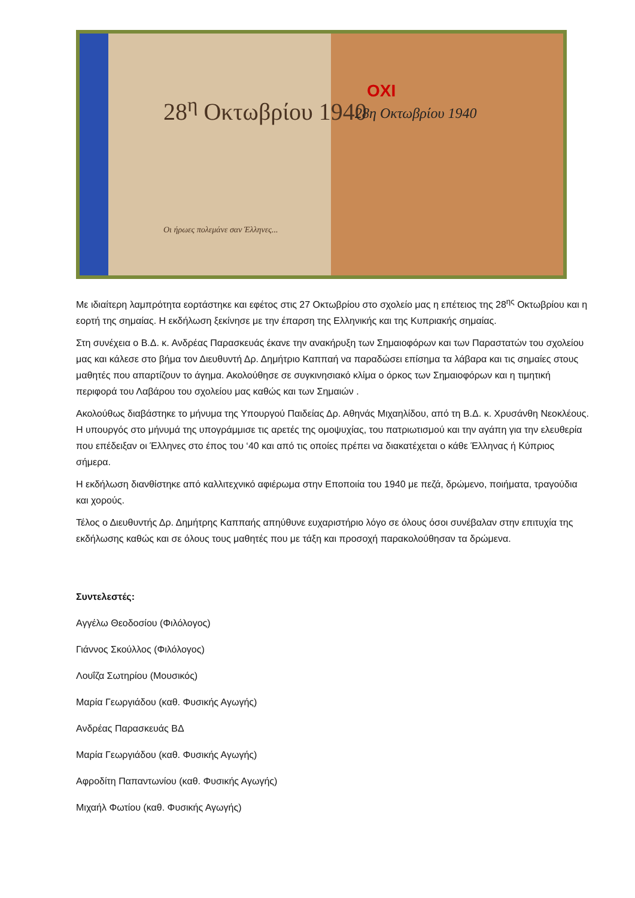28<sup>η</sup> Οκτωβρίου 1940
ΟΧΙ
28η Οκτωβρίου 1940
Οι ήρωες πολεμάνε σαν Έλληνες...
Με ιδιαίτερη λαμπρότητα εορτάστηκε και εφέτος στις 27 Οκτωβρίου στο σχολείο μας η επέτειος της 28<sup>ης</sup> Οκτωβρίου και η εορτή της σημαίας. Η εκδήλωση ξεκίνησε με την έπαρση της Ελληνικής και της Κυπριακής σημαίας.
Στη συνέχεια ο Β.Δ. κ. Ανδρέας Παρασκευάς έκανε την ανακήρυξη των Σημαιοφόρων και των Παραστατών του σχολείου μας και κάλεσε στο βήμα τον Διευθυντή Δρ. Δημήτριο Καππαή να παραδώσει επίσημα τα λάβαρα και τις σημαίες στους μαθητές που απαρτίζουν το άγημα. Ακολούθησε σε συγκινησιακό κλίμα ο όρκος των Σημαιοφόρων και η τιμητική περιφορά του Λαβάρου του σχολείου μας καθώς και των Σημαιών .
Ακολούθως διαβάστηκε το μήνυμα της Υπουργού Παιδείας Δρ. Αθηνάς Μιχαηλίδου, από τη Β.Δ. κ. Χρυσάνθη Νεοκλέους. Η υπουργός στο μήνυμά της υπογράμμισε τις αρετές της ομοψυχίας, του πατριωτισμού και την αγάπη για την ελευθερία που επέδειξαν οι Έλληνες στο έπος του ‘40 και από τις οποίες πρέπει να διακατέχεται ο κάθε Έλληνας ή Κύπριος σήμερα.
Η εκδήλωση διανθίστηκε από καλλιτεχνικό αφιέρωμα στην Εποποιία του 1940 με πεζά, δρώμενο, ποιήματα, τραγούδια και χορούς.
Τέλος ο Διευθυντής Δρ. Δημήτρης Καππαής απηύθυνε ευχαριστήριο λόγο σε όλους όσοι συνέβαλαν στην επιτυχία της εκδήλωσης καθώς και σε όλους τους μαθητές που με τάξη και προσοχή παρακολούθησαν τα δρώμενα.
Συντελεστές:
Αγγέλω Θεοδοσίου (Φιλόλογος)
Γιάννος Σκούλλος (Φιλόλογος)
Λουΐζα Σωτηρίου (Μουσικός)
Μαρία Γεωργιάδου (καθ. Φυσικής Αγωγής)
Ανδρέας Παρασκευάς ΒΔ
Μαρία Γεωργιάδου (καθ. Φυσικής Αγωγής)
Αφροδίτη Παπαντωνίου (καθ. Φυσικής Αγωγής)
Μιχαήλ Φωτίου (καθ. Φυσικής Αγωγής)